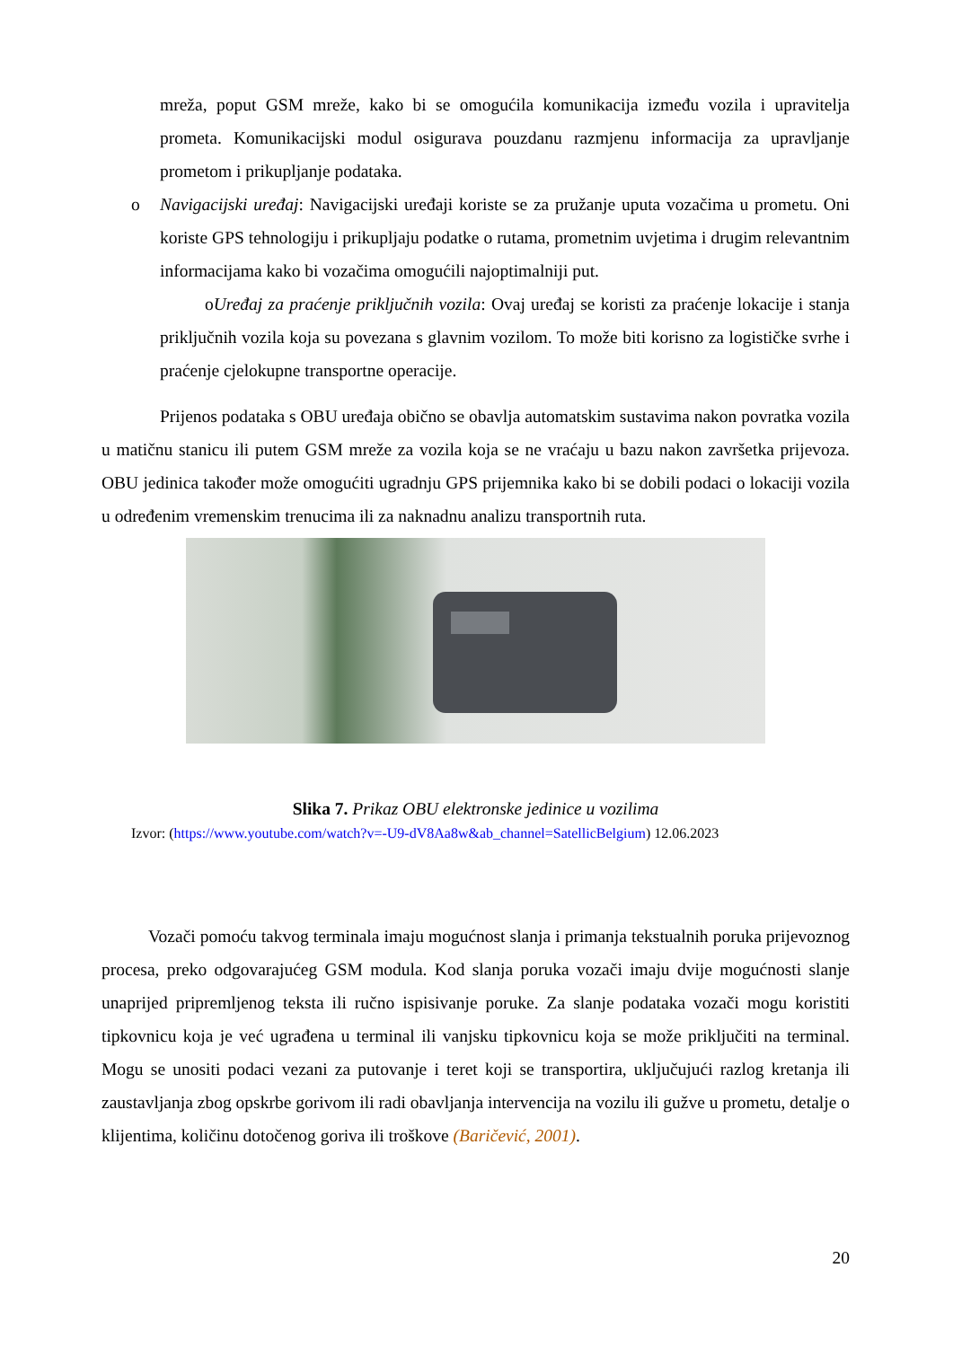mreža, poput GSM mreže, kako bi se omogućila komunikacija između vozila i upravitelja prometa. Komunikacijski modul osigurava pouzdanu razmjenu informacija za upravljanje prometom i prikupljanje podataka.
o Navigacijski uređaj: Navigacijski uređaji koriste se za pružanje uputa vozačima u prometu. Oni koriste GPS tehnologiju i prikupljaju podatke o rutama, prometnim uvjetima i drugim relevantnim informacijama kako bi vozačima omogućili najoptimalniji put.
oUređaj za praćenje priključnih vozila: Ovaj uređaj se koristi za praćenje lokacije i stanja priključnih vozila koja su povezana s glavnim vozilom. To može biti korisno za logističke svrhe i praćenje cjelokupne transportne operacije.
Prijenos podataka s OBU uređaja obično se obavlja automatskim sustavima nakon povratka vozila u matičnu stanicu ili putem GSM mreže za vozila koja se ne vraćaju u bazu nakon završetka prijevoza. OBU jedinica također može omogućiti ugradnju GPS prijemnika kako bi se dobili podaci o lokaciji vozila u određenim vremenskim trenucima ili za naknadnu analizu transportnih ruta.
Slika 7. Prikaz OBU elektronske jedinice u vozilima
Izvor: (https://www.youtube.com/watch?v=-U9-dV8Aa8w&ab_channel=SatellicBelgium) 12.06.2023
Vozači pomoću takvog terminala imaju mogućnost slanja i primanja tekstualnih poruka prijevoznog procesa, preko odgovarajućeg GSM modula. Kod slanja poruka vozači imaju dvije mogućnosti slanje unaprijed pripremljenog teksta ili ručno ispisivanje poruke. Za slanje podataka vozači mogu koristiti tipkovnicu koja je već ugrađena u terminal ili vanjsku tipkovnicu koja se može priključiti na terminal. Mogu se unositi podaci vezani za putovanje i teret koji se transportira, uključujući razlog kretanja ili zaustavljanja zbog opskrbe gorivom ili radi obavljanja intervencija na vozilu ili gužve u prometu, detalje o klijentima, količinu dotočenog goriva ili troškove (Baričević, 2001).
20